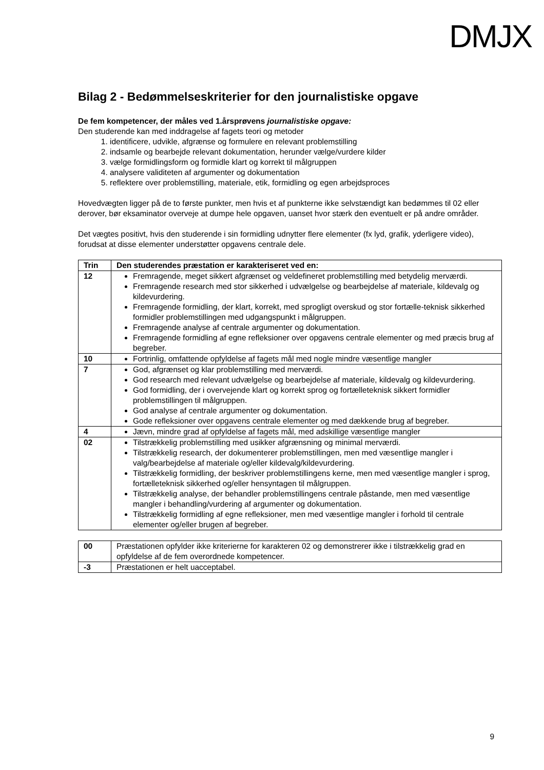DMJX
Bilag 2 - Bedømmelseskriterier for den journalistiske opgave
De fem kompetencer, der måles ved 1.årsprøvens journalistiske opgave:
Den studerende kan med inddragelse af fagets teori og metoder
1. identificere, udvikle, afgrænse og formulere en relevant problemstilling
2. indsamle og bearbejde relevant dokumentation, herunder vælge/vurdere kilder
3. vælge formidlingsform og formidle klart og korrekt til målgruppen
4. analysere validiteten af argumenter og dokumentation
5. reflektere over problemstilling, materiale, etik, formidling og egen arbejdsproces
Hovedvægten ligger på de to første punkter, men hvis et af punkterne ikke selvstændigt kan bedømmes til 02 eller derover, bør eksaminator overveje at dumpe hele opgaven, uanset hvor stærk den eventuelt er på andre områder.
Det vægtes positivt, hvis den studerende i sin formidling udnytter flere elementer (fx lyd, grafik, yderligere video), forudsat at disse elementer understøtter opgavens centrale dele.
| Trin | Den studerendes præstation er karakteriseret ved en: |
| --- | --- |
| 12 | Fremragende, meget sikkert afgrænset og veldefineret problemstilling med betydelig merværdi. Fremragende research med stor sikkerhed i udvælgelse og bearbejdelse af materiale, kildevalg og kildevurdering. Fremragende formidling, der klart, korrekt, med sprogligt overskud og stor fortælle-teknisk sikkerhed formidler problemstillingen med udgangspunkt i målgruppen. Fremragende analyse af centrale argumenter og dokumentation. Fremragende formidling af egne refleksioner over opgavens centrale elementer og med præcis brug af begreber. |
| 10 | Fortrinlig, omfattende opfyldelse af fagets mål med nogle mindre væsentlige mangler |
| 7 | God, afgrænset og klar problemstilling med merværdi. God research med relevant udvælgelse og bearbejdelse af materiale, kildevalg og kildevurdering. God formidling, der i overvejende klart og korrekt sprog og fortælleteknisk sikkert formidler problemstillingen til målgruppen. God analyse af centrale argumenter og dokumentation. Gode refleksioner over opgavens centrale elementer og med dækkende brug af begreber. |
| 4 | Jævn, mindre grad af opfyldelse af fagets mål, med adskillige væsentlige mangler |
| 02 | Tilstrækkelig problemstilling med usikker afgrænsning og minimal merværdi. Tilstrækkelig research, der dokumenterer problemstillingen, men med væsentlige mangler i valg/bearbejdelse af materiale og/eller kildevalg/kildevurdering. Tilstrækkelig formidling, der beskriver problemstillingens kerne, men med væsentlige mangler i sprog, fortælleteknisk sikkerhed og/eller hensyntagen til målgruppen. Tilstrækkelig analyse, der behandler problemstillingens centrale påstande, men med væsentlige mangler i behandling/vurdering af argumenter og dokumentation. Tilstrækkelig formidling af egne refleksioner, men med væsentlige mangler i forhold til centrale elementer og/eller brugen af begreber. |
| 00 | Præstationen opfylder ikke kriterierne for karakteren 02 og demonstrerer ikke i tilstrækkelig grad en opfyldelse af de fem overordnede kompetencer. |
| -3 | Præstationen er helt uacceptabel. |
9